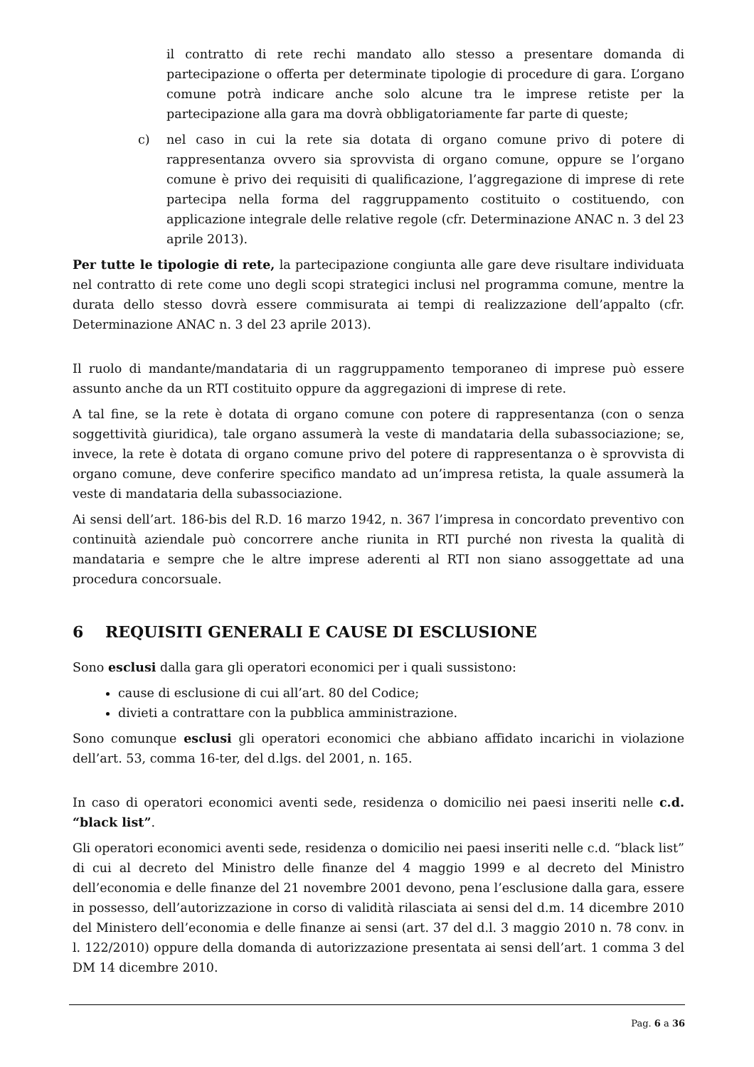il contratto di rete rechi mandato allo stesso a presentare domanda di partecipazione o offerta per determinate tipologie di procedure di gara. L’organo comune potrà indicare anche solo alcune tra le imprese retiste per la partecipazione alla gara ma dovrà obbligatoriamente far parte di queste;
c) nel caso in cui la rete sia dotata di organo comune privo di potere di rappresentanza ovvero sia sprovvista di organo comune, oppure se l’organo comune è privo dei requisiti di qualificazione, l’aggregazione di imprese di rete partecipa nella forma del raggruppamento costituito o costituendo, con applicazione integrale delle relative regole (cfr. Determinazione ANAC n. 3 del 23 aprile 2013).
Per tutte le tipologie di rete, la partecipazione congiunta alle gare deve risultare individuata nel contratto di rete come uno degli scopi strategici inclusi nel programma comune, mentre la durata dello stesso dovrà essere commisurata ai tempi di realizzazione dell’appalto (cfr. Determinazione ANAC n. 3 del 23 aprile 2013).
Il ruolo di mandante/mandataria di un raggruppamento temporaneo di imprese può essere assunto anche da un RTI costituito oppure da aggregazioni di imprese di rete.
A tal fine, se la rete è dotata di organo comune con potere di rappresentanza (con o senza soggettività giuridica), tale organo assumerà la veste di mandataria della subassociazione; se, invece, la rete è dotata di organo comune privo del potere di rappresentanza o è sprovvista di organo comune, deve conferire specifico mandato ad un’impresa retista, la quale assumerà la veste di mandataria della subassociazione.
Ai sensi dell’art. 186-bis del R.D. 16 marzo 1942, n. 367 l’impresa in concordato preventivo con continuità aziendale può concorrere anche riunita in RTI purché non rivesta la qualità di mandataria e sempre che le altre imprese aderenti al RTI non siano assoggettate ad una procedura concorsuale.
6 REQUISITI GENERALI E CAUSE DI ESCLUSIONE
Sono esclusi dalla gara gli operatori economici per i quali sussistono:
cause di esclusione di cui all’art. 80 del Codice;
divieti a contrattare con la pubblica amministrazione.
Sono comunque esclusi gli operatori economici che abbiano affidato incarichi in violazione dell’art. 53, comma 16-ter, del d.lgs. del 2001, n. 165.
In caso di operatori economici aventi sede, residenza o domicilio nei paesi inseriti nelle c.d. “black list”.
Gli operatori economici aventi sede, residenza o domicilio nei paesi inseriti nelle c.d. “black list” di cui al decreto del Ministro delle finanze del 4 maggio 1999 e al decreto del Ministro dell’economia e delle finanze del 21 novembre 2001 devono, pena l’esclusione dalla gara, essere in possesso, dell’autorizzazione in corso di validità rilasciata ai sensi del d.m. 14 dicembre 2010 del Ministero dell’economia e delle finanze ai sensi (art. 37 del d.l. 3 maggio 2010 n. 78 conv. in l. 122/2010) oppure della domanda di autorizzazione presentata ai sensi dell’art. 1 comma 3 del DM 14 dicembre 2010.
Pag. 6 a 36